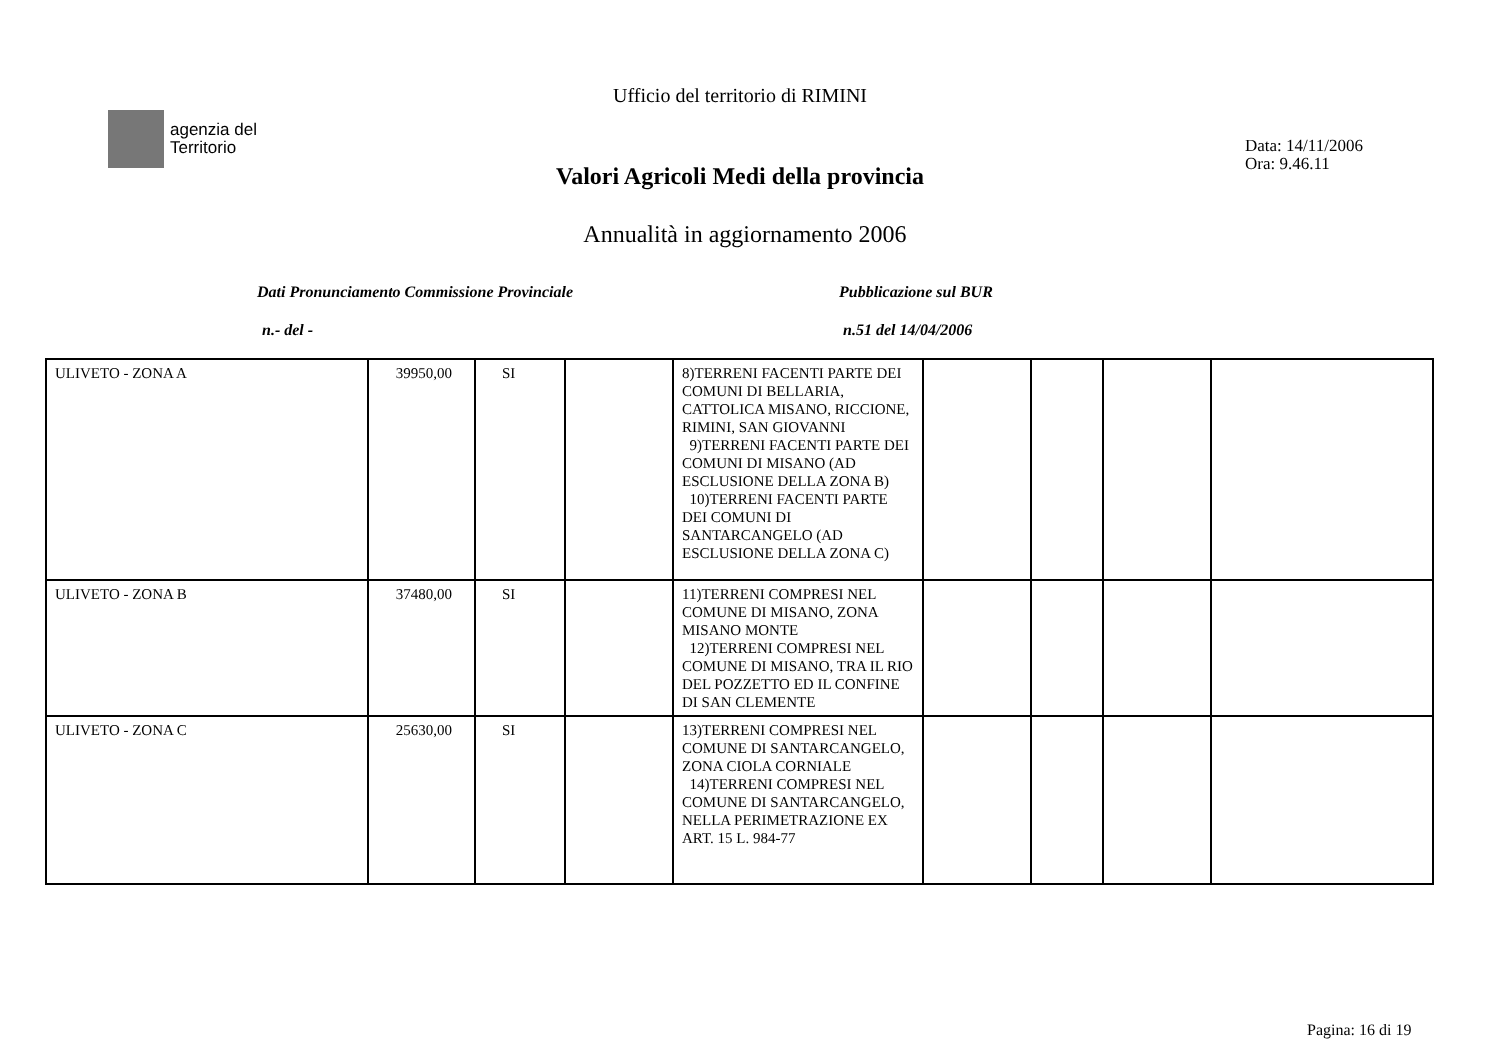Ufficio del territorio di RIMINI
agenzia del
Territorio
Data: 14/11/2006
Ora: 9.46.11
Valori Agricoli Medi della provincia
Annualità in aggiornamento 2006
Dati Pronunciamento Commissione Provinciale
Pubblicazione sul BUR
n.- del - n.51 del 14/04/2006
| ULIVETO - ZONA A | 39950,00 | SI | | 8)TERRENI FACENTI PARTE DEI COMUNI DI BELLARIA, CATTOLICA MISANO, RICCIONE, RIMINI, SAN GIOVANNI 9)TERRENI FACENTI PARTE DEI COMUNI DI MISANO (AD ESCLUSIONE DELLA ZONA B) 10)TERRENI FACENTI PARTE DEI COMUNI DI SANTARCANGELO (AD ESCLUSIONE DELLA ZONA C) | | | | |
| ULIVETO - ZONA B | 37480,00 | SI | | 11)TERRENI COMPRESI NEL COMUNE DI MISANO, ZONA MISANO MONTE 12)TERRENI COMPRESI NEL COMUNE DI MISANO, TRA IL RIO DEL POZZETTO ED IL CONFINE DI SAN CLEMENTE | | | | |
| ULIVETO - ZONA C | 25630,00 | SI | | 13)TERRENI COMPRESI NEL COMUNE DI SANTARCANGELO, ZONA CIOLA CORNIALE 14)TERRENI COMPRESI NEL COMUNE DI SANTARCANGELO, NELLA PERIMETRAZIONE EX ART. 15 L. 984-77 | | | | |
Pagina: 16 di 19